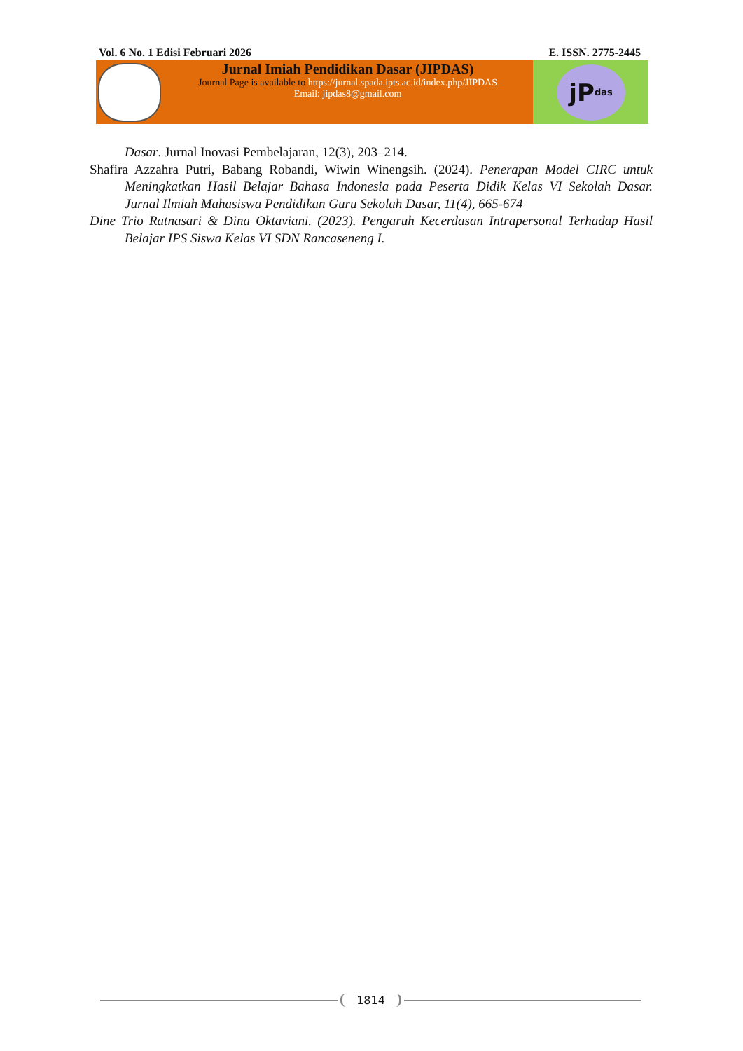Vol. 6 No. 1 Edisi Februari 2026 E. ISSN. 2775-2445
Jurnal Imiah Pendidikan Dasar (JIPDAS)
Journal Page is available to https://jurnal.spada.ipts.ac.id/index.php/JIPDAS
Email: jipdas8@gmail.com
jP das
Dasar. Jurnal Inovasi Pembelajaran, 12(3), 203–214.
Shafira Azzahra Putri, Babang Robandi, Wiwin Winengsih. (2024). Penerapan Model CIRC untuk Meningkatkan Hasil Belajar Bahasa Indonesia pada Peserta Didik Kelas VI Sekolah Dasar. Jurnal Ilmiah Mahasiswa Pendidikan Guru Sekolah Dasar, 11(4), 665-674
Dine Trio Ratnasari & Dina Oktaviani. (2023). Pengaruh Kecerdasan Intrapersonal Terhadap Hasil Belajar IPS Siswa Kelas VI SDN Rancaseneng I.
1814